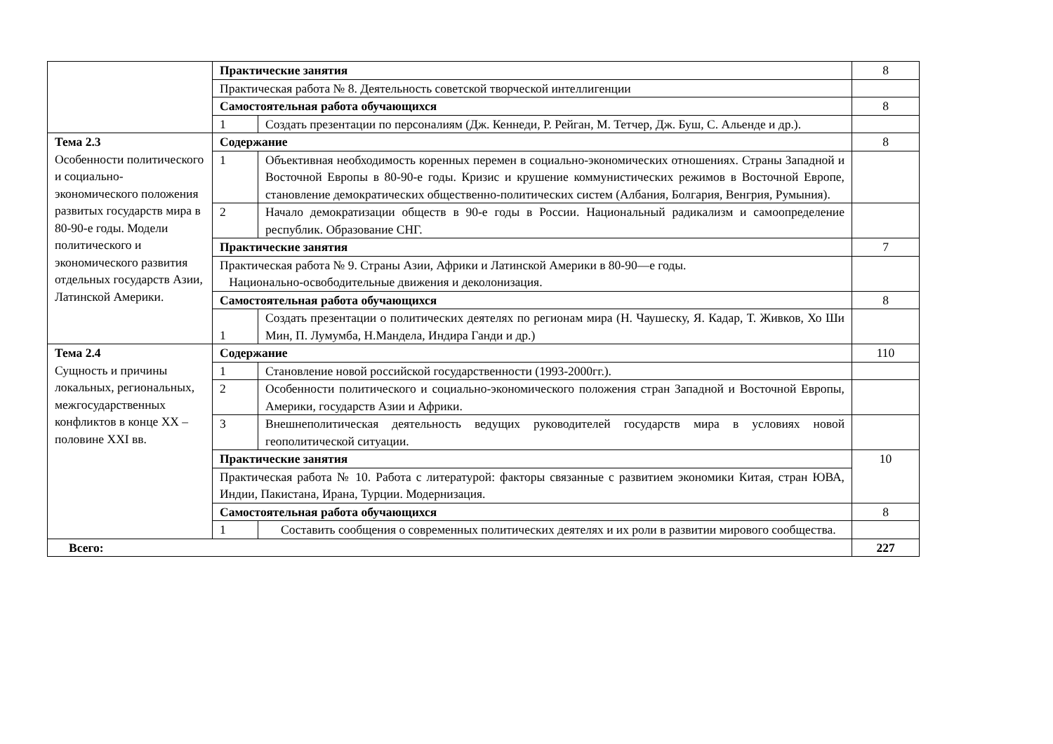| | Практические занятия | | 8 |
| | Практическая работа № 8. Деятельность советской творческой интеллигенции | | |
| | Самостоятельная работа обучающихся | | 8 |
| | 1 | Создать презентации по персоналиям (Дж. Кеннеди, Р. Рейган, М. Тетчер, Дж. Буш, С. Альенде и др.). | |
| Тема 2.3 Особенности политического и социально-экономического положения развитых государств мира в 80-90-е годы. Модели политического и экономического развития отдельных государств Азии, Латинской Америки. | Содержание | | 8 |
| | 1 | Объективная необходимость коренных перемен в социально-экономических отношениях. Страны Западной и Восточной Европы в 80-90-е годы. Кризис и крушение коммунистических режимов в Восточной Европе, становление демократических общественно-политических систем (Албания, Болгария, Венгрия, Румыния). | |
| | 2 | Начало демократизации обществ в 90-е годы в России. Национальный радикализм и самоопределение республик. Образование СНГ. | |
| | Практические занятия | | 7 |
| | Практическая работа № 9. Страны Азии, Африки и Латинской Америки в 80-90—е годы. Национально-освободительные движения и деколонизация. | | |
| | Самостоятельная работа обучающихся | | 8 |
| | 1 | Создать презентации о политических деятелях по регионам мира (Н. Чаушеску, Я. Кадар, Т. Живков, Хо Ши Мин, П. Лумумба, Н.Мандела, Индира Ганди и др.) | |
| Тема 2.4 Сущность и причины локальных, региональных, межгосударственных конфликтов в конце XX – половине XXI вв. | Содержание | | 110 |
| | 1 | Становление новой российской государственности (1993-2000гг.). | |
| | 2 | Особенности политического и социально-экономического положения стран Западной и Восточной Европы, Америки, государств Азии и Африки. | |
| | 3 | Внешнеполитическая деятельность ведущих руководителей государств мира в условиях новой геополитической ситуации. | |
| | Практические занятия | | 10 |
| | Практическая работа № 10. Работа с литературой: факторы связанные с развитием экономики Китая, стран ЮВА, Индии, Пакистана, Ирана, Турции. Модернизация. | | |
| | Самостоятельная работа обучающихся | | 8 |
| | 1 | Составить сообщения о современных политических деятелях и их роли в развитии мирового сообщества. | |
| Всего: | | | 227 |